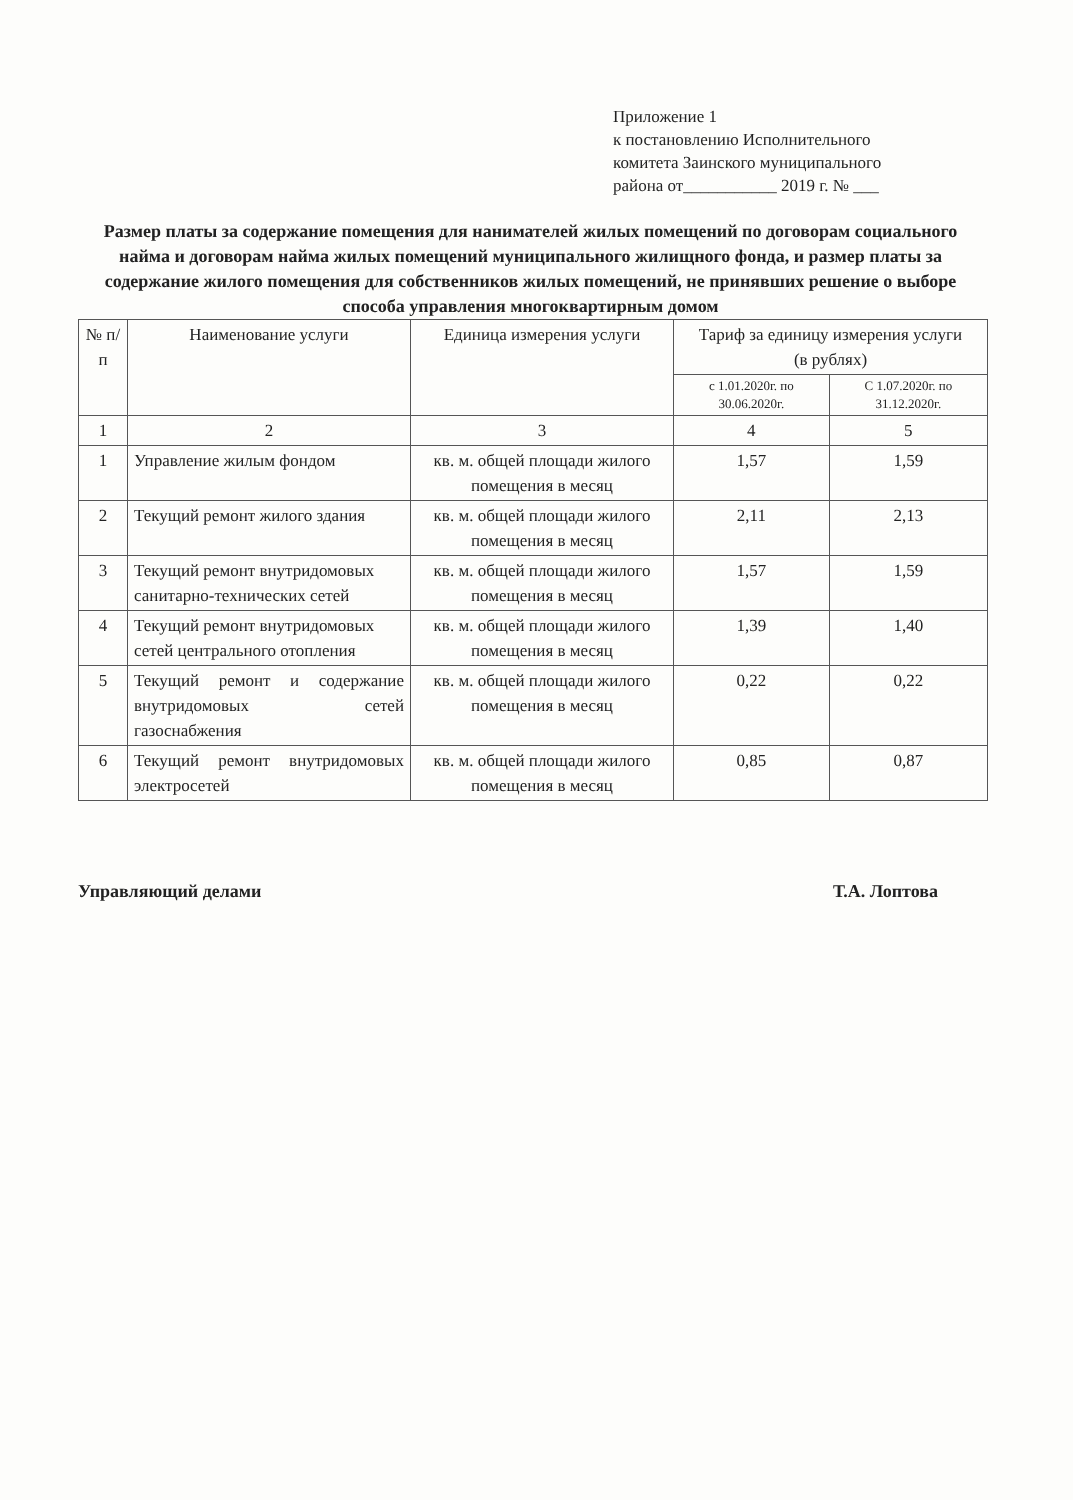Приложение 1
к постановлению Исполнительного
комитета Заинского муниципального
района от___________ 2019 г. № ___
Размер платы за содержание помещения для нанимателей жилых помещений по договорам социального найма и договорам найма жилых помещений муниципального жилищного фонда, и размер платы за содержание жилого помещения для собственников жилых помещений, не принявших решение о выборе способа управления многоквартирным домом
| № п/п | Наименование услуги | Единица измерения услуги | Тариф за единицу измерения услуги (в рублях) | |
| --- | --- | --- | --- | --- |
| | | | с 1.01.2020г. по 30.06.2020г. | С 1.07.2020г. по 31.12.2020г. |
| 1 | 2 | 3 | 4 | 5 |
| 1 | Управление жилым фондом | кв. м. общей площади жилого помещения в месяц | 1,57 | 1,59 |
| 2 | Текущий ремонт жилого здания | кв. м. общей площади жилого помещения в месяц | 2,11 | 2,13 |
| 3 | Текущий ремонт внутридомовых санитарно-технических сетей | кв. м. общей площади жилого помещения в месяц | 1,57 | 1,59 |
| 4 | Текущий ремонт внутридомовых сетей центрального отопления | кв. м. общей площади жилого помещения в месяц | 1,39 | 1,40 |
| 5 | Текущий ремонт и содержание внутридомовых сетей газоснабжения | кв. м. общей площади жилого помещения в месяц | 0,22 | 0,22 |
| 6 | Текущий ремонт внутридомовых электросетей | кв. м. общей площади жилого помещения в месяц | 0,85 | 0,87 |
Управляющий делами Т.А. Лоптова